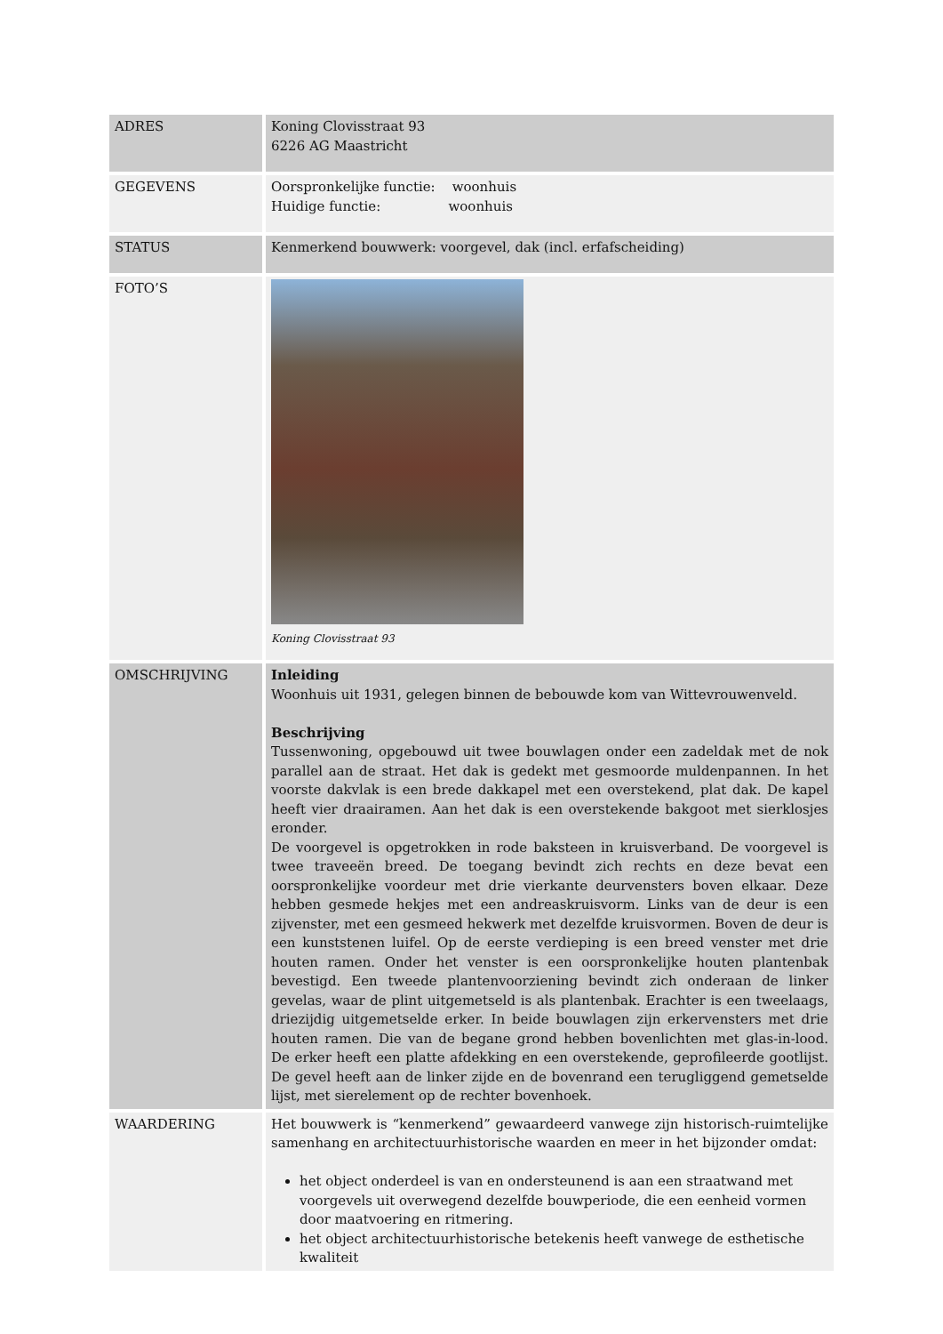| ADRES | Koning Clovisstraat 93 6226 AG Maastricht |
| GEGEVENS | Oorspronkelijke functie: woonhuis Huidige functie: woonhuis |
| STATUS | Kenmerkend bouwwerk: voorgevel, dak (incl. erfafscheiding) |
| FOTO’S | Koning Clovisstraat 93 |
| OMSCHRIJVING | Inleiding Woonhuis uit 1931, gelegen binnen de bebouwde kom van Wittevrouwenveld. Beschrijving Tussenwoning, opgebouwd uit twee bouwlagen onder een zadeldak met de nok parallel aan de straat. Het dak is gedekt met gesmoorde muldenpannen. In het voorste dakvlak is een brede dakkapel met een overstekend, plat dak. De kapel heeft vier draairamen. Aan het dak is een overstekende bakgoot met sierklosjes eronder. De voorgevel is opgetrokken in rode baksteen in kruisverband. De voorgevel is twee traveeën breed. De toegang bevindt zich rechts en deze bevat een oorspronkelijke voordeur met drie vierkante deurvensters boven elkaar. Deze hebben gesmede hekjes met een andreaskruisvorm. Links van de deur is een zijvenster, met een gesmeed hekwerk met dezelfde kruisvormen. Boven de deur is een kunststenen luifel. Op de eerste verdieping is een breed venster met drie houten ramen. Onder het venster is een oorspronkelijke houten plantenbak bevestigd. Een tweede plantenvoorziening bevindt zich onderaan de linker gevelas, waar de plint uitgemetseld is als plantenbak. Erachter is een tweelaags, driezijdig uitgemetselde erker. In beide bouwlagen zijn erkervensters met drie houten ramen. Die van de begane grond hebben bovenlichten met glas-in-lood. De erker heeft een platte afdekking en een overstekende, geprofileerde gootlijst. De gevel heeft aan de linker zijde en de bovenrand een terugliggend gemetselde lijst, met sierelement op de rechter bovenhoek. |
| WAARDERING | Het bouwwerk is “kenmerkend” gewaardeerd vanwege zijn historisch-ruimtelijke samenhang en architectuurhistorische waarden en meer in het bijzonder omdat: het object onderdeel is van en ondersteunend is aan een straatwand met voorgevels uit overwegend dezelfde bouwperiode, die een eenheid vormen door maatvoering en ritmering. het object architectuurhistorische betekenis heeft vanwege de esthetische kwaliteit |